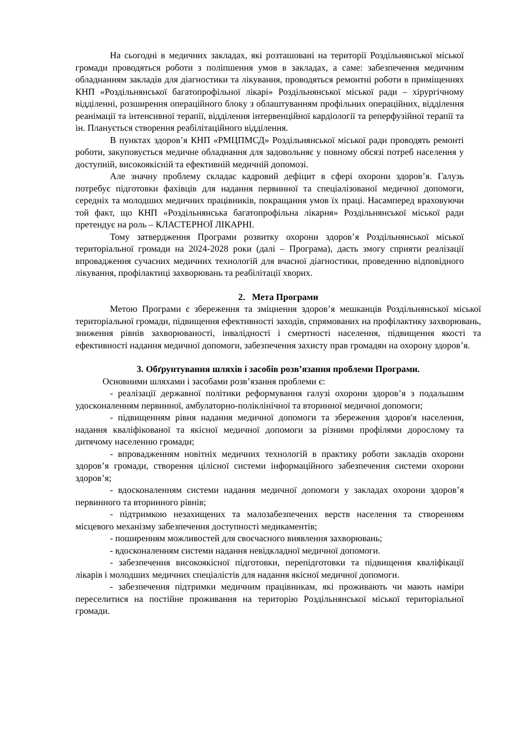На сьогодні в медичних закладах, які розташовані на території Роздільнянської міської громади проводяться роботи з поліпшення умов в закладах, а саме: забезпечення медичним обладнанням закладів для діагностики та лікування, проводяться ремонтні роботи в приміщеннях КНП «Роздільнянської багатопрофільної лікарі» Роздільнянської міської ради – хірургічному відділенні, розширення операційного блоку з облаштуванням профільних операційних, відділення реанімації та інтенсивної терапії, відділення інтервенційної кардіології та реперфузійної терапії та ін. Планується створення реабілітаційного відділення.
В пунктах здоров’я КНП «РМЦПМСД» Роздільнянської міської ради проводять ремонті роботи, закуповується медичне обладнання для задовольняє у повному обсязі потреб населення у доступній, високоякісній та ефективній медичній допомозі.
Але значну проблему складає кадровий дефіцит в сфері охорони здоров’я. Галузь потребує підготовки фахівців для надання первинної та спеціалізованої медичної допомоги, середніх та молодших медичних працівників, покращання умов їх праці. Насамперед враховуючи той факт, що КНП «Роздільнянська багатопрофільна лікарня» Роздільнянської міської ради претендує на роль – КЛАСТЕРНОЇ ЛІКАРНІ.
Тому затвердження Програми розвитку охорони здоров’я Роздільнянської міської територіальної громади на 2024-2028 роки (далі – Програма), дасть змогу сприяти реалізації впровадження сучасних медичних технологій для вчасної діагностики, проведенню відповідного лікування, профілактиці захворювань та реабілітації хворих.
2. Мета Програми
Метою Програми є збереження та зміцнення здоров’я мешканців Роздільнянської міської територіальної громади, підвищення ефективності заходів, спрямованих на профілактику захворювань, зниження рівнів захворюваності, інвалідності і смертності населення, підвищення якості та ефективності надання медичної допомоги, забезпечення захисту прав громадян на охорону здоров’я.
3. Обґрунтування шляхів і засобів розв’язання проблеми Програми.
Основними шляхами і засобами розв’язання проблеми є:
- реалізації державної політики реформування галузі охорони здоров’я з подальшим удосконаленням первинної, амбулаторно-поліклінічної та вторинної медичної допомоги;
- підвищенням рівня надання медичної допомоги та збереження здоров'я населення, надання кваліфікованої та якісної медичної допомоги за різними профілями дорослому та дитячому населенню громади;
- впровадженням новітніх медичних технологій в практику роботи закладів охорони здоров’я громади, створення цілісної системи інформаційного забезпечення системи охорони здоров’я;
- вдосконаленням системи надання медичної допомоги у закладах охорони здоров’я первинного та вторинного рівнів;
- підтримкою незахищених та малозабезпечених верств населення та створенням місцевого механізму забезпечення доступності медикаментів;
- поширенням можливостей для своєчасного виявлення захворювань;
- вдосконаленням системи надання невідкладної медичної допомоги.
- забезпечення високоякісної підготовки, перепідготовки та підвищення кваліфікації лікарів і молодших медичних спеціалістів для надання якісної медичної допомоги.
- забезпечення підтримки медичним працівникам, які проживають чи мають наміри переселитися на постійне проживання на територію Роздільнянської міської територіальної громади.